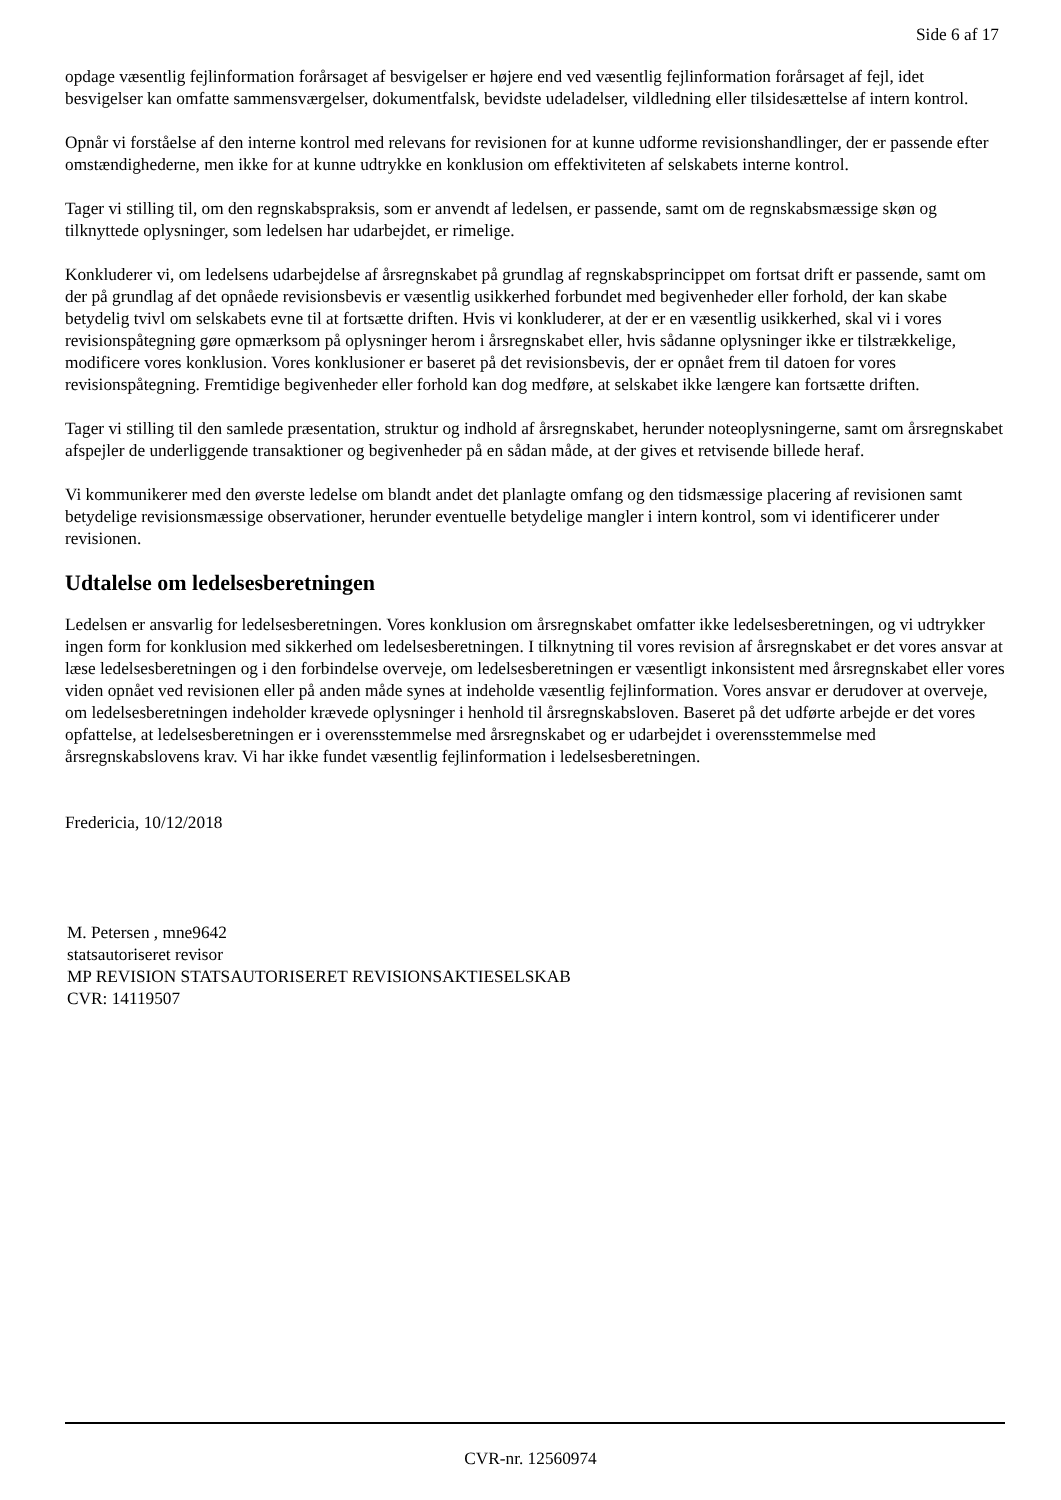Side 6 af 17
opdage væsentlig fejlinformation forårsaget af besvigelser er højere end ved væsentlig fejlinformation forårsaget af fejl, idet besvigelser kan omfatte sammensværgelser, dokumentfalsk, bevidste udeladelser, vildledning eller tilsidesættelse af intern kontrol.
Opnår vi forståelse af den interne kontrol med relevans for revisionen for at kunne udforme revisionshandlinger, der er passende efter omstændighederne, men ikke for at kunne udtrykke en konklusion om effektiviteten af selskabets interne kontrol.
Tager vi stilling til, om den regnskabspraksis, som er anvendt af ledelsen, er passende, samt om de regnskabsmæssige skøn og tilknyttede oplysninger, som ledelsen har udarbejdet, er rimelige.
Konkluderer vi, om ledelsens udarbejdelse af årsregnskabet på grundlag af regnskabsprincippet om fortsat drift er passende, samt om der på grundlag af det opnåede revisionsbevis er væsentlig usikkerhed forbundet med begivenheder eller forhold, der kan skabe betydelig tvivl om selskabets evne til at fortsætte driften. Hvis vi konkluderer, at der er en væsentlig usikkerhed, skal vi i vores revisionspåtegning gøre opmærksom på oplysninger herom i årsregnskabet eller, hvis sådanne oplysninger ikke er tilstrækkelige, modificere vores konklusion. Vores konklusioner er baseret på det revisionsbevis, der er opnået frem til datoen for vores revisionspåtegning. Fremtidige begivenheder eller forhold kan dog medføre, at selskabet ikke længere kan fortsætte driften.
Tager vi stilling til den samlede præsentation, struktur og indhold af årsregnskabet, herunder noteoplysningerne, samt om årsregnskabet afspejler de underliggende transaktioner og begivenheder på en sådan måde, at der gives et retvisende billede heraf.
Vi kommunikerer med den øverste ledelse om blandt andet det planlagte omfang og den tidsmæssige placering af revisionen samt betydelige revisionsmæssige observationer, herunder eventuelle betydelige mangler i intern kontrol, som vi identificerer under revisionen.
Udtalelse om ledelsesberetningen
Ledelsen er ansvarlig for ledelsesberetningen. Vores konklusion om årsregnskabet omfatter ikke ledelsesberetningen, og vi udtrykker ingen form for konklusion med sikkerhed om ledelsesberetningen. I tilknytning til vores revision af årsregnskabet er det vores ansvar at læse ledelsesberetningen og i den forbindelse overveje, om ledelsesberetningen er væsentligt inkonsistent med årsregnskabet eller vores viden opnået ved revisionen eller på anden måde synes at indeholde væsentlig fejlinformation. Vores ansvar er derudover at overveje, om ledelsesberetningen indeholder krævede oplysninger i henhold til årsregnskabsloven. Baseret på det udførte arbejde er det vores opfattelse, at ledelsesberetningen er i overensstemmelse med årsregnskabet og er udarbejdet i overensstemmelse med årsregnskabslovens krav. Vi har ikke fundet væsentlig fejlinformation i ledelsesberetningen.
Fredericia, 10/12/2018
M. Petersen , mne9642
statsautoriseret revisor
MP REVISION STATSAUTORISERET REVISIONSAKTIESELSKAB
CVR: 14119507
CVR-nr. 12560974